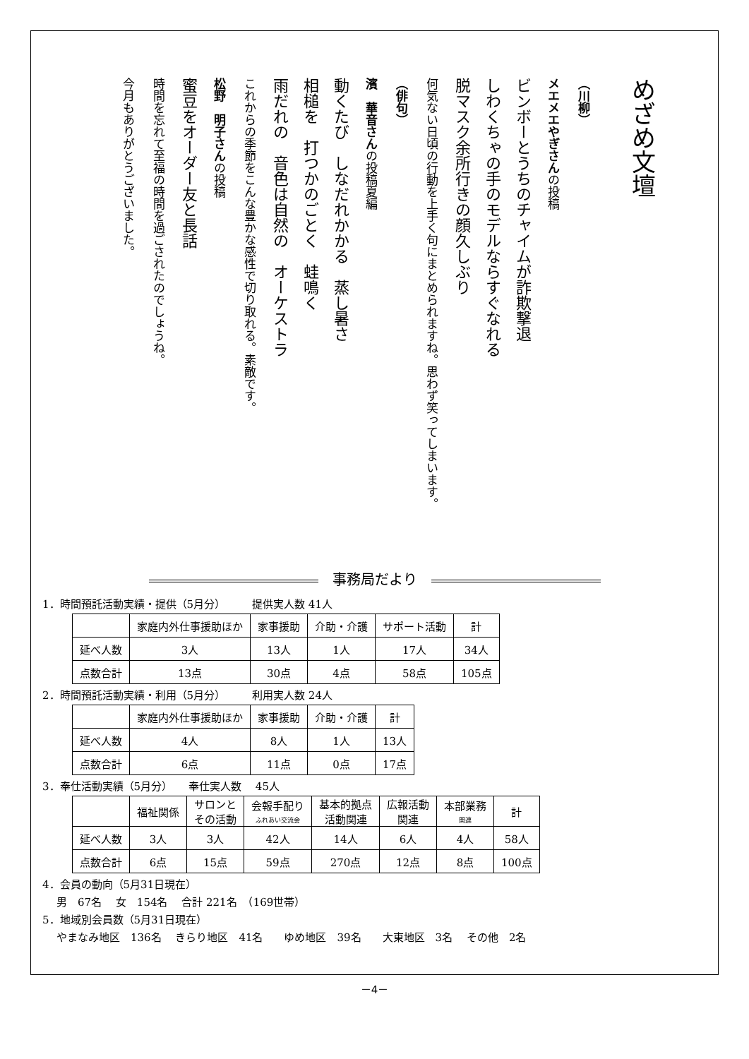めざめ文壇
（川柳）
メエメエやぎさんの投稿
ビンボーとうちのチャイムが詐欺撃退
しわくちゃの手のモデルならすぐなれる
脱マスク余所行きの顔久しぶり
何気ない日頃の行動を上手く句にまとめられますね。思わず笑ってしまいます。
（俳句）
濱　華音さんの投稿夏編
動くたび　しなだれかかる　蒸し暑さ
相槌を　打つかのごとく　蛙鳴く
雨だれの　音色は自然の　オーケストラ
これからの季節をこんな豊かな感性で切り取れる。素敵です。
松野　明子さんの投稿
蜜豆をオーダー友と長話
時間を忘れて至福の時間を過ごされたのでしょうね。
今月もありがとうございました。
事務局だより
1．時間預託活動実績・提供（5月分）　　　提供実人数 41人
| | 家庭内外仕事援助ほか | 家事援助 | 介助・介護 | サポート活動 | 計 |
| --- | --- | --- | --- | --- | --- |
| 延べ人数 | 3人 | 13人 | 1人 | 17人 | 34人 |
| 点数合計 | 13点 | 30点 | 4点 | 58点 | 105点 |
2．時間預託活動実績・利用（5月分）　　　利用実人数 24人
| | 家庭内外仕事援助ほか | 家事援助 | 介助・介護 | 計 |
| --- | --- | --- | --- | --- |
| 延べ人数 | 4人 | 8人 | 1人 | 13人 |
| 点数合計 | 6点 | 11点 | 0点 | 17点 |
3．奉仕活動実績（5月分）　　奉仕実人数　 45人
| | 福祉関係 | サロンと その活動 | 会報手配り ふれあい交流会 | 基本的拠点 活動関連 | 広報活動 関連 | 本部業務 関連 | 計 |
| --- | --- | --- | --- | --- | --- | --- | --- |
| 延べ人数 | 3人 | 3人 | 42人 | 14人 | 6人 | 4人 | 58人 |
| 点数合計 | 6点 | 15点 | 59点 | 270点 | 12点 | 8点 | 100点 |
4．会員の動向（5月31日現在）
男　67名　 女　154名　 合計 221名　（169世帯）
5．地域別会員数（5月31日現在）
やまなみ地区　136名　 きらり地区　41名　　ゆめ地区　39名　　大東地区　3名　 その他　2名
－4－